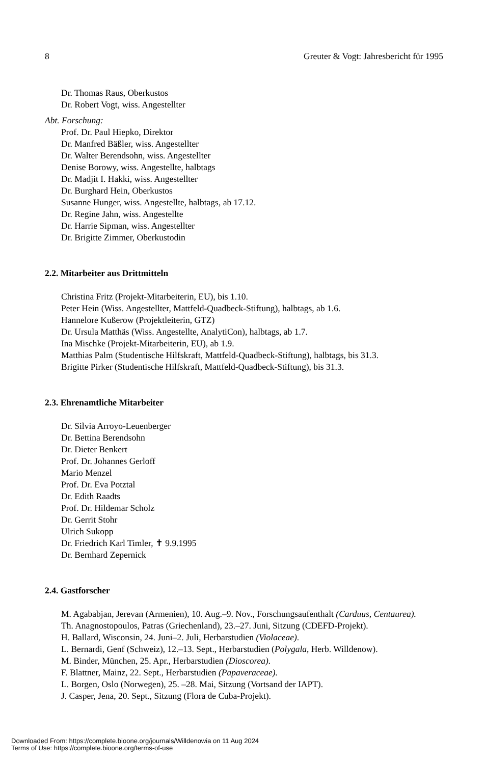8 Greuter & Vogt: Jahresbericht für 1995
Dr. Thomas Raus, Oberkustos
Dr. Robert Vogt, wiss. Angestellter
Abt. Forschung:
Prof. Dr. Paul Hiepko, Direktor
Dr. Manfred Bäßler, wiss. Angestellter
Dr. Walter Berendsohn, wiss. Angestellter
Denise Borowy, wiss. Angestellte, halbtags
Dr. Madjit I. Hakki, wiss. Angestellter
Dr. Burghard Hein, Oberkustos
Susanne Hunger, wiss. Angestellte, halbtags, ab 17.12.
Dr. Regine Jahn, wiss. Angestellte
Dr. Harrie Sipman, wiss. Angestellter
Dr. Brigitte Zimmer, Oberkustodin
2.2. Mitarbeiter aus Drittmitteln
Christina Fritz (Projekt-Mitarbeiterin, EU), bis 1.10.
Peter Hein (Wiss. Angestellter, Mattfeld-Quadbeck-Stiftung), halbtags, ab 1.6.
Hannelore Kußerow (Projektleiterin, GTZ)
Dr. Ursula Matthäs (Wiss. Angestellte, AnalytiCon), halbtags, ab 1.7.
Ina Mischke (Projekt-Mitarbeiterin, EU), ab 1.9.
Matthias Palm (Studentische Hilfskraft, Mattfeld-Quadbeck-Stiftung), halbtags, bis 31.3.
Brigitte Pirker (Studentische Hilfskraft, Mattfeld-Quadbeck-Stiftung), bis 31.3.
2.3. Ehrenamtliche Mitarbeiter
Dr. Silvia Arroyo-Leuenberger
Dr. Bettina Berendsohn
Dr. Dieter Benkert
Prof. Dr. Johannes Gerloff
Mario Menzel
Prof. Dr. Eva Potztal
Dr. Edith Raadts
Prof. Dr. Hildemar Scholz
Dr. Gerrit Stohr
Ulrich Sukopp
Dr. Friedrich Karl Timler, ✝ 9.9.1995
Dr. Bernhard Zepernick
2.4. Gastforscher
M. Agababjan, Jerevan (Armenien), 10. Aug.–9. Nov., Forschungsaufenthalt (Carduus, Centaurea).
Th. Anagnostopoulos, Patras (Griechenland), 23.–27. Juni, Sitzung (CDEFD-Projekt).
H. Ballard, Wisconsin, 24. Juni–2. Juli, Herbarstudien (Violaceae).
L. Bernardi, Genf (Schweiz), 12.–13. Sept., Herbarstudien (Polygala, Herb. Willdenow).
M. Binder, München, 25. Apr., Herbarstudien (Dioscorea).
F. Blattner, Mainz, 22. Sept., Herbarstudien (Papaveraceae).
L. Borgen, Oslo (Norwegen), 25. –28. Mai, Sitzung (Vortsand der IAPT).
J. Casper, Jena, 20. Sept., Sitzung (Flora de Cuba-Projekt).
Downloaded From: https://complete.bioone.org/journals/Willdenowia on 11 Aug 2024
Terms of Use: https://complete.bioone.org/terms-of-use